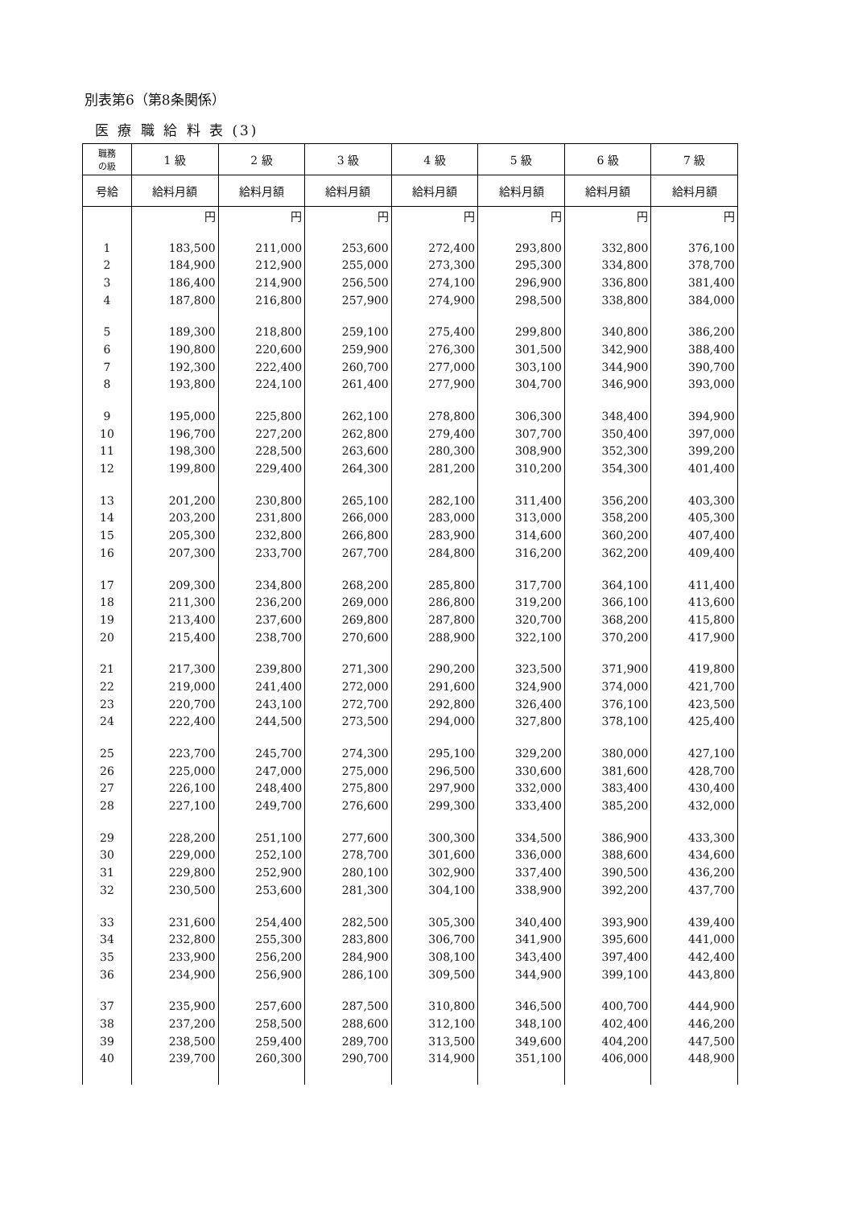別表第6（第8条関係）
医 療 職 給 料 表 (3)
| 職務 の級 | 1 級 | 2 級 | 3 級 | 4 級 | 5 級 | 6 級 | 7 級 |
| --- | --- | --- | --- | --- | --- | --- | --- |
| 号給 | 給料月額 | 給料月額 | 給料月額 | 給料月額 | 給料月額 | 給料月額 | 給料月額 |
| | 円 | 円 | 円 | 円 | 円 | 円 | 円 |
| 1 | 183,500 | 211,000 | 253,600 | 272,400 | 293,800 | 332,800 | 376,100 |
| 2 | 184,900 | 212,900 | 255,000 | 273,300 | 295,300 | 334,800 | 378,700 |
| 3 | 186,400 | 214,900 | 256,500 | 274,100 | 296,900 | 336,800 | 381,400 |
| 4 | 187,800 | 216,800 | 257,900 | 274,900 | 298,500 | 338,800 | 384,000 |
| 5 | 189,300 | 218,800 | 259,100 | 275,400 | 299,800 | 340,800 | 386,200 |
| 6 | 190,800 | 220,600 | 259,900 | 276,300 | 301,500 | 342,900 | 388,400 |
| 7 | 192,300 | 222,400 | 260,700 | 277,000 | 303,100 | 344,900 | 390,700 |
| 8 | 193,800 | 224,100 | 261,400 | 277,900 | 304,700 | 346,900 | 393,000 |
| 9 | 195,000 | 225,800 | 262,100 | 278,800 | 306,300 | 348,400 | 394,900 |
| 10 | 196,700 | 227,200 | 262,800 | 279,400 | 307,700 | 350,400 | 397,000 |
| 11 | 198,300 | 228,500 | 263,600 | 280,300 | 308,900 | 352,300 | 399,200 |
| 12 | 199,800 | 229,400 | 264,300 | 281,200 | 310,200 | 354,300 | 401,400 |
| 13 | 201,200 | 230,800 | 265,100 | 282,100 | 311,400 | 356,200 | 403,300 |
| 14 | 203,200 | 231,800 | 266,000 | 283,000 | 313,000 | 358,200 | 405,300 |
| 15 | 205,300 | 232,800 | 266,800 | 283,900 | 314,600 | 360,200 | 407,400 |
| 16 | 207,300 | 233,700 | 267,700 | 284,800 | 316,200 | 362,200 | 409,400 |
| 17 | 209,300 | 234,800 | 268,200 | 285,800 | 317,700 | 364,100 | 411,400 |
| 18 | 211,300 | 236,200 | 269,000 | 286,800 | 319,200 | 366,100 | 413,600 |
| 19 | 213,400 | 237,600 | 269,800 | 287,800 | 320,700 | 368,200 | 415,800 |
| 20 | 215,400 | 238,700 | 270,600 | 288,900 | 322,100 | 370,200 | 417,900 |
| 21 | 217,300 | 239,800 | 271,300 | 290,200 | 323,500 | 371,900 | 419,800 |
| 22 | 219,000 | 241,400 | 272,000 | 291,600 | 324,900 | 374,000 | 421,700 |
| 23 | 220,700 | 243,100 | 272,700 | 292,800 | 326,400 | 376,100 | 423,500 |
| 24 | 222,400 | 244,500 | 273,500 | 294,000 | 327,800 | 378,100 | 425,400 |
| 25 | 223,700 | 245,700 | 274,300 | 295,100 | 329,200 | 380,000 | 427,100 |
| 26 | 225,000 | 247,000 | 275,000 | 296,500 | 330,600 | 381,600 | 428,700 |
| 27 | 226,100 | 248,400 | 275,800 | 297,900 | 332,000 | 383,400 | 430,400 |
| 28 | 227,100 | 249,700 | 276,600 | 299,300 | 333,400 | 385,200 | 432,000 |
| 29 | 228,200 | 251,100 | 277,600 | 300,300 | 334,500 | 386,900 | 433,300 |
| 30 | 229,000 | 252,100 | 278,700 | 301,600 | 336,000 | 388,600 | 434,600 |
| 31 | 229,800 | 252,900 | 280,100 | 302,900 | 337,400 | 390,500 | 436,200 |
| 32 | 230,500 | 253,600 | 281,300 | 304,100 | 338,900 | 392,200 | 437,700 |
| 33 | 231,600 | 254,400 | 282,500 | 305,300 | 340,400 | 393,900 | 439,400 |
| 34 | 232,800 | 255,300 | 283,800 | 306,700 | 341,900 | 395,600 | 441,000 |
| 35 | 233,900 | 256,200 | 284,900 | 308,100 | 343,400 | 397,400 | 442,400 |
| 36 | 234,900 | 256,900 | 286,100 | 309,500 | 344,900 | 399,100 | 443,800 |
| 37 | 235,900 | 257,600 | 287,500 | 310,800 | 346,500 | 400,700 | 444,900 |
| 38 | 237,200 | 258,500 | 288,600 | 312,100 | 348,100 | 402,400 | 446,200 |
| 39 | 238,500 | 259,400 | 289,700 | 313,500 | 349,600 | 404,200 | 447,500 |
| 40 | 239,700 | 260,300 | 290,700 | 314,900 | 351,100 | 406,000 | 448,900 |